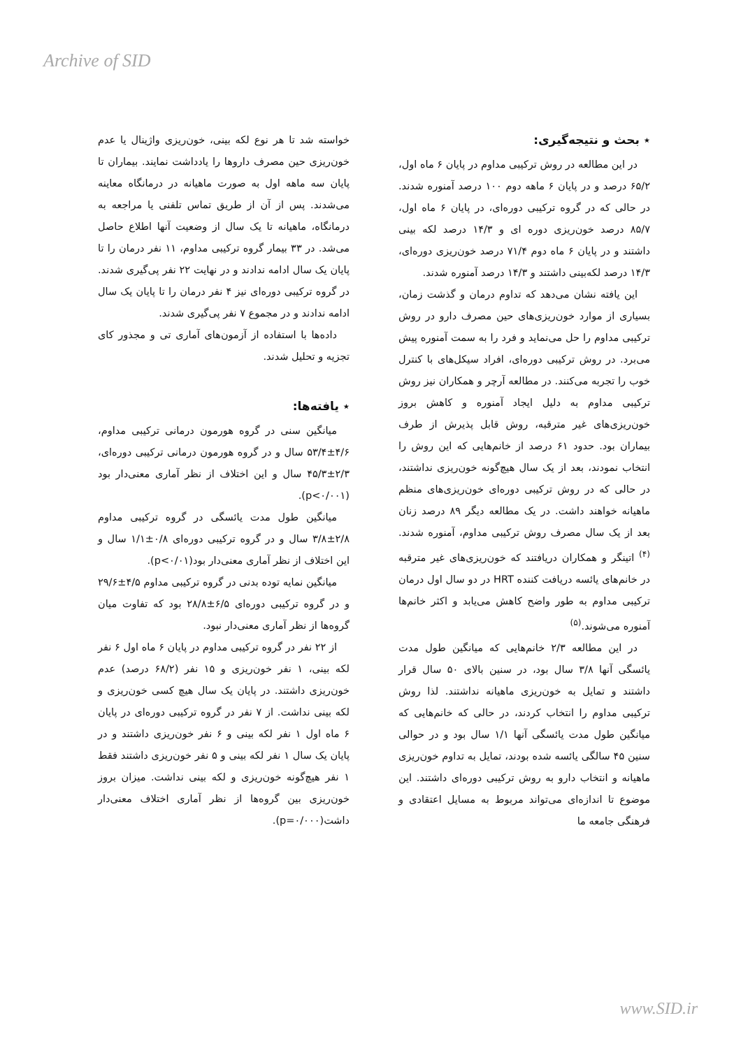Archive of SID
خواسته شد تا هر نوع لکه بینی، خون‌ریزی واژینال یا عدم خون‌ریزی حین مصرف داروها را یادداشت نمایند. بیماران تا پایان سه ماهه اول به صورت ماهیانه در درمانگاه معاینه می‌شدند. پس از آن از طریق تماس تلفنی یا مراجعه به درمانگاه، ماهیانه تا یک سال از وضعیت آنها اطلاع حاصل می‌شد. در ۳۳ بیمار گروه ترکیبی مداوم، ۱۱ نفر درمان را تا پایان یک سال ادامه ندادند و در نهایت ۲۲ نفر پی‌گیری شدند. در گروه ترکیبی دوره‌ای نیز ۴ نفر درمان را تا پایان یک سال ادامه ندادند و در مجموع ۷ نفر پی‌گیری شدند.
داده‌ها با استفاده از آزمون‌های آماری تی و مجذور کای تجزیه و تحلیل شدند.
٭ یافته‌ها:
میانگین سنی در گروه هورمون درمانی ترکیبی مداوم، ۴/۶±۵۳/۴ سال و در گروه هورمون درمانی ترکیبی دوره‌ای، ۲/۳±۴۵/۳ سال و این اختلاف از نظر آماری معنی‌دار بود (p<۰/۰۰۱).
میانگین طول مدت یائسگی در گروه ترکیبی مداوم ۲/۸±۳/۸ سال و در گروه ترکیبی دوره‌ای ۰/۸±۱/۱ سال و این اختلاف از نظر آماری معنی‌دار بود(p<۰/۰۱).
میانگین نمایه توده بدنی در گروه ترکیبی مداوم ۴/۵±۲۹/۶ و در گروه ترکیبی دوره‌ای ۶/۵±۲۸/۸ بود که تفاوت میان گروه‌ها از نظر آماری معنی‌دار نبود.
از ۲۲ نفر در گروه ترکیبی مداوم در پایان ۶ ماه اول ۶ نفر لکه بینی، ۱ نفر خون‌ریزی و ۱۵ نفر (۶۸/۲ درصد) عدم خون‌ریزی داشتند. در پایان یک سال هیچ کسی خون‌ریزی و لکه بینی نداشت. از ۷ نفر در گروه ترکیبی دوره‌ای در پایان ۶ ماه اول ۱ نفر لکه بینی و ۶ نفر خون‌ریزی داشتند و در پایان یک سال ۱ نفر لکه بینی و ۵ نفر خون‌ریزی داشتند فقط ۱ نفر هیچ‌گونه خون‌ریزی و لکه بینی نداشت. میزان بروز خون‌ریزی بین گروه‌ها از نظر آماری اختلاف معنی‌دار داشت(p=۰/۰۰۰).
٭ بحث و نتیجه‌گیری:
در این مطالعه در روش ترکیبی مداوم در پایان ۶ ماه اول، ۶۵/۲ درصد و در پایان ۶ ماهه دوم ۱۰۰ درصد آمنوره شدند. در حالی که در گروه ترکیبی دوره‌ای، در پایان ۶ ماه اول، ۸۵/۷ درصد خون‌ریزی دوره ای و ۱۴/۳ درصد لکه بینی داشتند و در پایان ۶ ماه دوم ۷۱/۴ درصد خون‌ریزی دوره‌ای، ۱۴/۳ درصد لکه‌بینی داشتند و ۱۴/۳ درصد آمنوره شدند.
این یافته نشان می‌دهد که تداوم درمان و گذشت زمان، بسیاری از موارد خون‌ریزی‌های حین مصرف دارو در روش ترکیبی مداوم را حل می‌نماید و فرد را به سمت آمنوره پیش می‌برد. در روش ترکیبی دوره‌ای، افراد سیکل‌های با کنترل خوب را تجربه می‌کنند. در مطالعه آرچر و همکاران نیز روش ترکیبی مداوم به دلیل ایجاد آمنوره و کاهش بروز خون‌ریزی‌های غیر مترقبه، روش قابل پذیرش از طرف بیماران بود. حدود ۶۱ درصد از خانم‌هایی که این روش را انتخاب نمودند، بعد از یک سال هیچ‌گونه خون‌ریزی نداشتند، در حالی که در روش ترکیبی دوره‌ای خون‌ریزی‌های منظم ماهیانه خواهند داشت. در یک مطالعه دیگر ۸۹ درصد زنان بعد از یک سال مصرف روش ترکیبی مداوم، آمنوره شدند.<sup>(۴)</sup> اتینگر و همکاران دریافتند که خون‌ریزی‌های غیر مترقبه در خانم‌های یائسه دریافت کننده HRT در دو سال اول درمان ترکیبی مداوم به طور واضح کاهش می‌یابد و اکثر خانم‌ها آمنوره می‌شوند.<sup>(۵)</sup>
در این مطالعه ۲/۳ خانم‌هایی که میانگین طول مدت یائسگی آنها ۳/۸ سال بود، در سنین بالای ۵۰ سال قرار داشتند و تمایل به خون‌ریزی ماهیانه نداشتند. لذا روش ترکیبی مداوم را انتخاب کردند، در حالی که خانم‌هایی که میانگین طول مدت یائسگی آنها ۱/۱ سال بود و در حوالی سنین ۴۵ سالگی یائسه شده بودند، تمایل به تداوم خون‌ریزی ماهیانه و انتخاب دارو به روش ترکیبی دوره‌ای داشتند. این موضوع تا اندازه‌ای می‌تواند مربوط به مسایل اعتقادی و فرهنگی جامعه ما
www.SID.ir